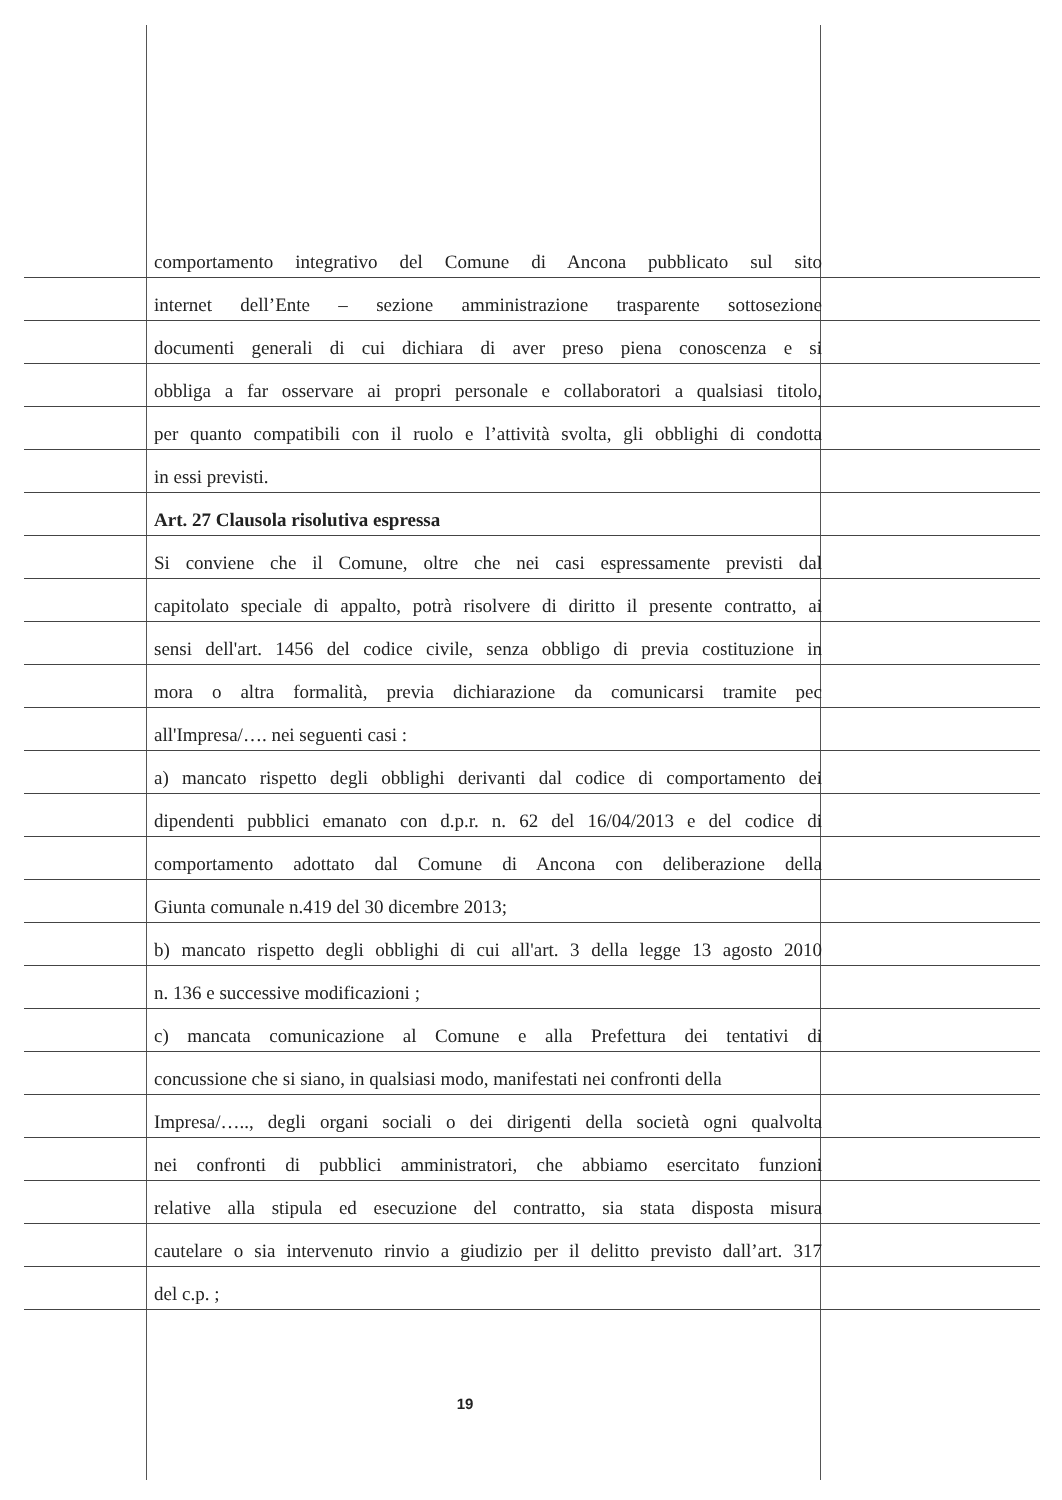comportamento integrativo del Comune di Ancona pubblicato sul sito
internet dell’Ente – sezione amministrazione trasparente sottosezione
documenti generali di cui dichiara di aver preso piena conoscenza e si
obbliga a far osservare ai propri personale e collaboratori a qualsiasi titolo,
per quanto compatibili con il ruolo e l’attività svolta, gli obblighi di condotta
in essi previsti.
Art. 27 Clausola risolutiva espressa
Si conviene che il Comune, oltre che nei casi espressamente previsti dal
capitolato speciale di appalto, potrà risolvere di diritto il presente contratto, ai
sensi dell'art. 1456 del codice civile, senza obbligo di previa costituzione in
mora o altra formalità, previa dichiarazione da comunicarsi tramite pec
all'Impresa/…. nei seguenti casi :
a) mancato rispetto degli obblighi derivanti dal codice di comportamento dei
dipendenti pubblici emanato con d.p.r. n. 62 del 16/04/2013 e del codice di
comportamento adottato dal Comune di Ancona con deliberazione della
Giunta comunale n.419 del 30 dicembre 2013;
b) mancato rispetto degli obblighi di cui all'art. 3 della legge 13 agosto 2010
n. 136 e successive modificazioni ;
c) mancata comunicazione al Comune e alla Prefettura dei tentativi di
concussione che si siano, in qualsiasi modo, manifestati nei confronti della
Impresa/….., degli organi sociali o dei dirigenti della società ogni qualvolta
nei confronti di pubblici amministratori, che abbiamo esercitato funzioni
relative alla stipula ed esecuzione del contratto, sia stata disposta misura
cautelare o sia intervenuto rinvio a giudizio per il delitto previsto dall’art. 317
del c.p. ;
19